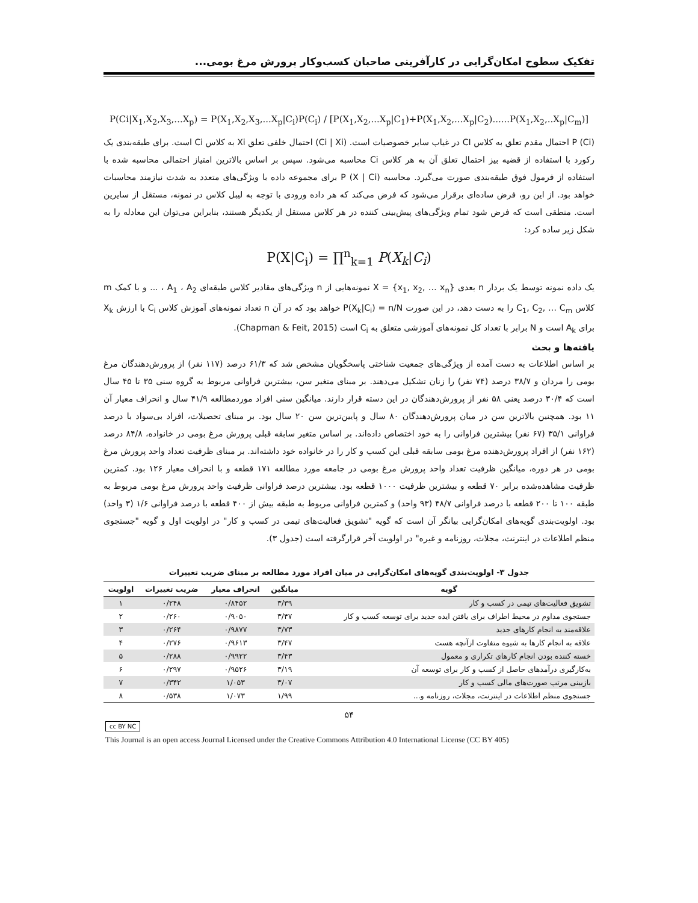تفکیک سطوح امکان‌گرایی در کارآفرینی صاحبان کسب‌وکار پرورش مرغ بومی...
P(Ci|X<sub>1</sub>,X<sub>2</sub>,X<sub>3</sub>,...X<sub>p</sub>) = P(X<sub>1</sub>,X<sub>2</sub>,X<sub>3</sub>,...X<sub>p</sub>|C<sub>i</sub>)P(C<sub>i</sub>) / [P(X<sub>1</sub>,X<sub>2</sub>,...X<sub>p</sub>|C<sub>1</sub>)+P(X<sub>1</sub>,X<sub>2</sub>,...X<sub>p</sub>|C<sub>2</sub>)......P(X<sub>1</sub>,X<sub>2</sub>,..X<sub>p</sub>|C<sub>m</sub>)]
P (Ci) احتمال مقدم تعلق به کلاس CI در غیاب سایر خصوصیات است. (Ci | Xi) احتمال خلفی تعلق Xi به کلاس Ci است. برای طبقه‌بندی یک رکورد با استفاده از قضیه بیز احتمال تعلق آن به هر کلاس Ci محاسبه می‌شود. سپس بر اساس بالاترین امتیاز احتمالی محاسبه شده با استفاده از فرمول فوق طبقه‌بندی صورت می‌گیرد. محاسبه P (X | Ci) برای مجموعه داده با ویژگی‌های متعدد به شدت نیازمند محاسبات خواهد بود. از این رو، فرض ساده‌ای برقرار می‌شود که فرض می‌کند که هر داده ورودی با توجه به لیبل کلاس در نمونه، مستقل از سایرین است. منطقی است که فرض شود تمام ویژگی‌های پیش‌بینی کننده در هر کلاس مستقل از یکدیگر هستند، بنابراین می‌توان این معادله را به شکل زیر ساده کرد:
P(X|C<sub>i</sub>) = ∏<sup>n</sup><sub>k=1</sub> P(X<sub>k</sub>|C<sub>i</sub>)
یک داده نمونه توسط یک بردار n بعدی X = {x<sub>1</sub>, x<sub>2</sub>, … x<sub>n</sub>} نمونه‌هایی از n ویژگی‌های مقادیر کلاس طبقه‌ای A<sub>1</sub> ، A<sub>2</sub> ، ... و با کمک m کلاس C<sub>1</sub>, C<sub>2</sub>, … C<sub>m</sub> را به دست دهد، در این صورت P(X<sub>k</sub>|C<sub>i</sub>) = n/N خواهد بود که در آن n تعداد نمونه‌های آموزش کلاس C<sub>i</sub> با ارزش X<sub>k</sub> برای A<sub>k</sub> است و N برابر با تعداد کل نمونه‌های آموزشی متعلق به C<sub>i</sub> است (Chapman & Feit, 2015).
یافته‌ها و بحث
بر اساس اطلاعات به دست آمده از ویژگی‌های جمعیت شناختی پاسخگویان مشخص شد که ۶۱/۳ درصد (۱۱۷ نفر) از پرورش‌دهندگان مرغ بومی را مردان و ۳۸/۷ درصد (۷۴ نفر) را زنان تشکیل می‌دهند. بر مبنای متغیر سن، بیشترین فراوانی مربوط به گروه سنی ۳۵ تا ۴۵ سال است که ۳۰/۴ درصد یعنی ۵۸ نفر از پرورش‌دهندگان در این دسته قرار دارند. میانگین سنی افراد موردمطالعه ۴۱/۹ سال و انحراف معیار آن ۱۱ بود. همچنین بالاترین سن در میان پرورش‌دهندگان ۸۰ سال و پایین‌ترین سن ۲۰ سال بود. بر مبنای تحصیلات، افراد بی‌سواد با درصد فراوانی ۳۵/۱ (۶۷ نفر) بیشترین فراوانی را به خود اختصاص داده‌اند. بر اساس متغیر سابقه قبلی پرورش مرغ بومی در خانواده، ۸۴/۸ درصد (۱۶۲ نفر) از افراد پرورش‌دهنده مرغ بومی سابقه قبلی این کسب و کار را در خانواده خود داشته‌اند. بر مبنای ظرفیت تعداد واحد پرورش مرغ بومی در هر دوره، میانگین ظرفیت تعداد واحد پرورش مرغ بومی در جامعه مورد مطالعه ۱۷۱ قطعه و با انحراف معیار ۱۲۶ بود. کمترین ظرفیت مشاهده‌شده برابر ۷۰ قطعه و بیشترین ظرفیت ۱۰۰۰ قطعه بود. بیشترین درصد فراوانی ظرفیت واحد پرورش مرغ بومی مربوط به طبقه ۱۰۰ تا ۲۰۰ قطعه با درصد فراوانی ۴۸/۷ (۹۳ واحد) و کمترین فراوانی مربوط به طبقه بیش از ۴۰۰ قطعه با درصد فراوانی ۱/۶ (۳ واحد) بود. اولویت‌بندی گویه‌های امکان‌گرایی بیانگر آن است که گویه "تشویق فعالیت‌های تیمی در کسب و کار" در اولویت اول و گویه "جستجوی منظم اطلاعات در اینترنت، مجلات، روزنامه و غیره" در اولویت آخر قرارگرفته است (جدول ۳).
جدول ۳- اولویت‌بندی گویه‌های امکان‌گرایی در میان افراد مورد مطالعه بر مبنای ضریب تغییرات
| گویه | میانگین | انحراف معیار | ضریب تغییرات | اولویت |
| --- | --- | --- | --- | --- |
| تشویق فعالیت‌های تیمی در کسب و کار | ۳/۳۹ | ۰/۸۴۵۲ | ۰/۲۴۸ | ۱ |
| جستجوی مداوم در محیط اطراف برای یافتن ایده جدید برای توسعه کسب و کار | ۳/۴۷ | ۰/۹۰۵۰ | ۰/۲۶۰ | ۲ |
| علاقه‌مند به انجام کارهای جدید | ۳/۷۳ | ۰/۹۸۷۷ | ۰/۲۶۴ | ۳ |
| علاقه به انجام کارها به شیوه متفاوت ازآنچه هست | ۳/۴۷ | ۰/۹۶۱۳ | ۰/۲۷۶ | ۴ |
| خسته کننده بودن انجام کارهای تکراری و معمول | ۳/۴۳ | ۰/۹۹۲۲ | ۰/۲۸۸ | ۵ |
| به‌کارگیری درآمدهای حاصل از کسب و کار برای توسعه آن | ۳/۱۹ | ۰/۹۵۲۶ | ۰/۲۹۷ | ۶ |
| بازبینی مرتب صورت‌های مالی کسب و کار | ۳/۰۷ | ۱/۰۵۳ | ۰/۳۴۲ | ۷ |
| جستجوی منظم اطلاعات در اینترنت، مجلات، روزنامه و... | ۱/۹۹ | ۱/۰۷۳ | ۰/۵۳۸ | ۸ |
۵۴
cc BY NC
This Journal is an open access Journal Licensed under the Creative Commons Attribution 4.0 International License (CC BY 405)